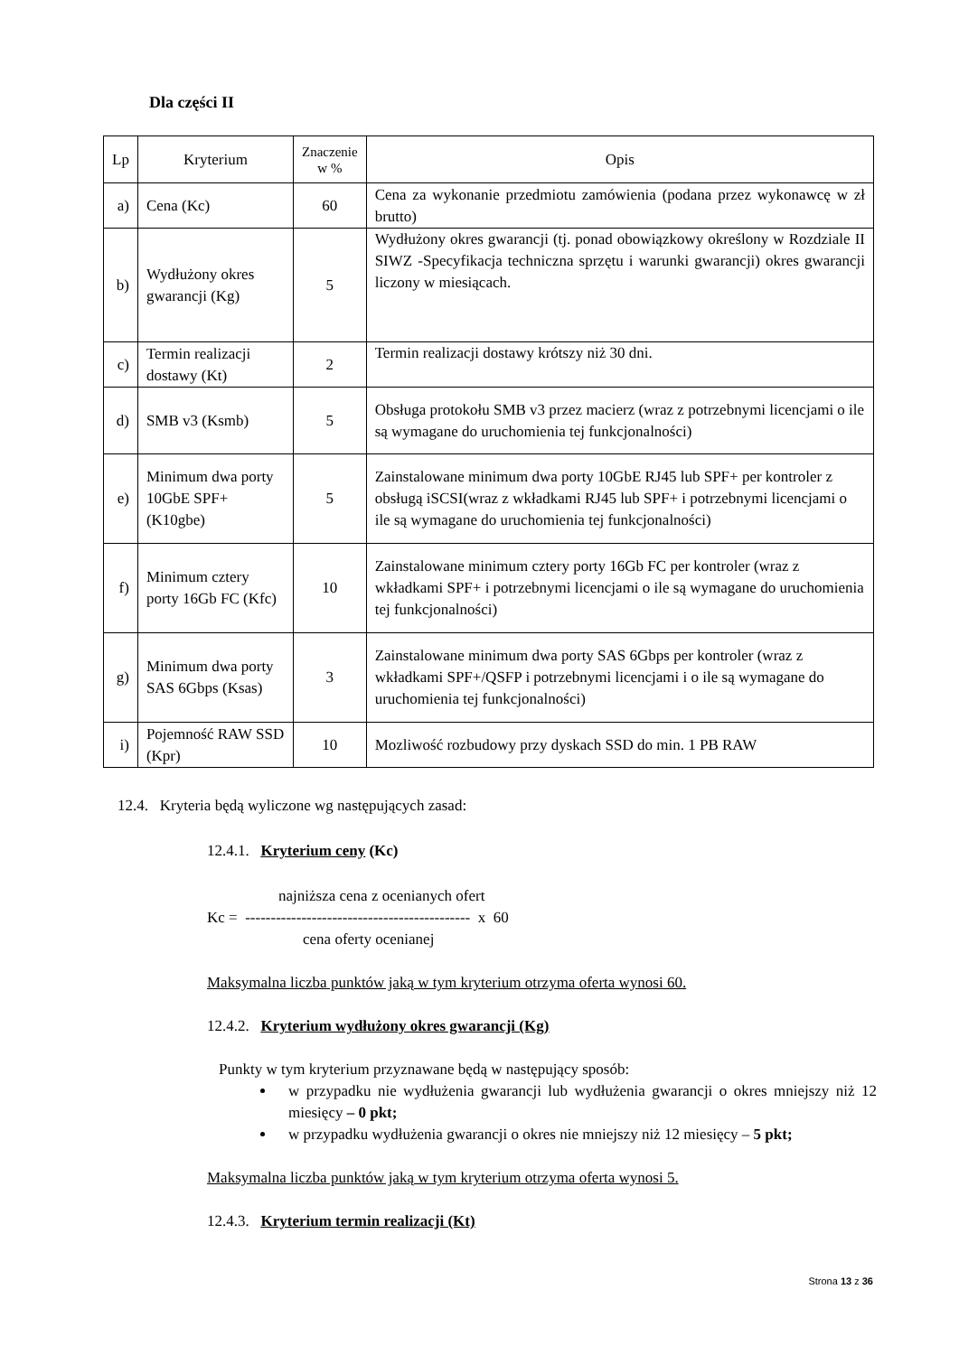Dla części II
| Lp | Kryterium | Znaczenie w % | Opis |
| --- | --- | --- | --- |
| a) | Cena (Kc) | 60 | Cena za wykonanie przedmiotu zamówienia (podana przez wykonawcę w zł brutto) |
| b) | Wydłużony okres gwarancji (Kg) | 5 | Wydłużony okres gwarancji (tj. ponad obowiązkowy określony w Rozdziale II SIWZ -Specyfikacja techniczna sprzętu i warunki gwarancji) okres gwarancji liczony w miesiącach. |
| c) | Termin realizacji dostawy (Kt) | 2 | Termin realizacji dostawy krótszy niż 30 dni. |
| d) | SMB v3 (Ksmb) | 5 | Obsługa protokołu SMB v3 przez macierz (wraz z potrzebnymi licencjami o ile są wymagane do uruchomienia tej funkcjonalności) |
| e) | Minimum dwa porty 10GbE SPF+ (K10gbe) | 5 | Zainstalowane minimum dwa porty 10GbE RJ45 lub SPF+ per kontroler z obsługą iSCSI(wraz z wkładkami RJ45 lub SPF+ i potrzebnymi licencjami o ile są wymagane do uruchomienia tej funkcjonalności) |
| f) | Minimum cztery porty 16Gb FC (Kfc) | 10 | Zainstalowane minimum cztery porty 16Gb FC per kontroler (wraz z wkładkami SPF+ i potrzebnymi licencjami o ile są wymagane do uruchomienia tej funkcjonalności) |
| g) | Minimum dwa porty SAS 6Gbps (Ksas) | 3 | Zainstalowane minimum dwa porty SAS 6Gbps per kontroler (wraz z wkładkami SPF+/QSFP i potrzebnymi licencjami i o ile są wymagane do uruchomienia tej funkcjonalności) |
| i) | Pojemność RAW SSD (Kpr) | 10 | Mozliwość rozbudowy przy dyskach SSD do min. 1 PB RAW |
12.4. Kryteria będą wyliczone wg następujących zasad:
12.4.1. Kryterium ceny (Kc)
najniższa cena z ocenianych ofert
Kc = -------------------------------------------- x 60
cena oferty ocenianej
Maksymalna liczba punktów jaką w tym kryterium otrzyma oferta wynosi 60.
12.4.2. Kryterium wydłużony okres gwarancji (Kg)
Punkty w tym kryterium przyznawane będą w następujący sposób:
w przypadku nie wydłużenia gwarancji lub wydłużenia gwarancji o okres mniejszy niż 12 miesięcy – 0 pkt;
w przypadku wydłużenia gwarancji o okres nie mniejszy niż 12 miesięcy – 5 pkt;
Maksymalna liczba punktów jaką w tym kryterium otrzyma oferta wynosi 5.
12.4.3. Kryterium termin realizacji (Kt)
Strona 13 z 36